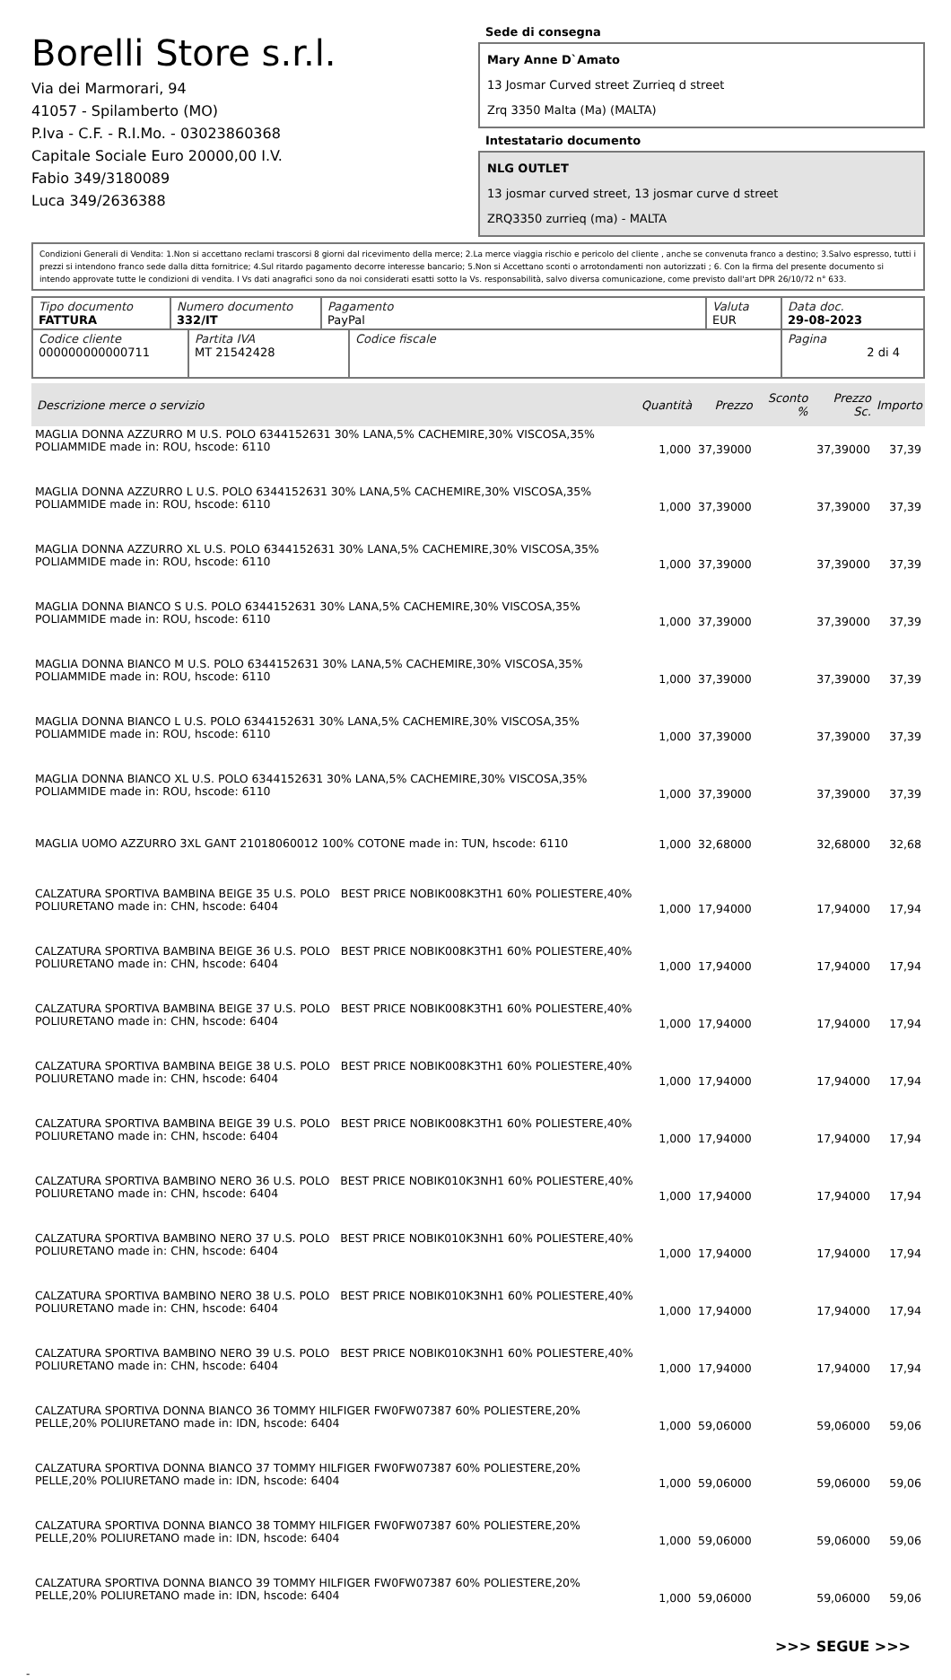Borelli Store s.r.l.
Via dei Marmorari, 94
41057 - Spilamberto (MO)
P.Iva - C.F. - R.I.Mo. - 03023860368
Capitale Sociale Euro 20000,00 I.V.
Fabio 349/3180089
Luca 349/2636388
Sede di consegna
Mary Anne D`Amato
13 Josmar Curved street Zurrieq d street
Zrq 3350 Malta (Ma) (MALTA)
Intestatario documento
NLG OUTLET
13 josmar curved street, 13 josmar curve d street
ZRQ3350 zurrieq (ma) - MALTA
Condizioni Generali di Vendita: 1.Non si accettano reclami trascorsi 8 giorni dal ricevimento della merce; 2.La merce viaggia rischio e pericolo del cliente , anche se convenuta franco a destino; 3.Salvo espresso, tutti i prezzi si intendono franco sede dalla ditta fornitrice; 4.Sul ritardo pagamento decorre interesse bancario; 5.Non si Accettano sconti o arrotondamenti non autorizzati ; 6. Con la firma del presente documento si intendo approvate tutte le condizioni di vendita. I Vs dati anagrafici sono da noi considerati esatti sotto la Vs. responsabilità, salvo diversa comunicazione, come previsto dall'art DPR 26/10/72 n° 633.
| Tipo documento FATTURA | Numero documento 332/IT | Pagamento PayPal | Valuta EUR | Data doc. 29-08-2023 |
| Codice cliente 000000000000711 | Partita IVA MT 21542428 | Codice fiscale | Pagina 2 di 4 |
| Descrizione merce o servizio | Quantità | Prezzo | Sconto % | Prezzo Sc. | Importo |
| --- | --- | --- | --- | --- | --- |
| MAGLIA DONNA AZZURRO M U.S. POLO 6344152631 30% LANA,5% CACHEMIRE,30% VISCOSA,35% POLIAMMIDE made in: ROU, hscode: 6110 | 1,000 | 37,39000 | | 37,39000 | 37,39 |
| MAGLIA DONNA AZZURRO L U.S. POLO 6344152631 30% LANA,5% CACHEMIRE,30% VISCOSA,35% POLIAMMIDE made in: ROU, hscode: 6110 | 1,000 | 37,39000 | | 37,39000 | 37,39 |
| MAGLIA DONNA AZZURRO XL U.S. POLO 6344152631 30% LANA,5% CACHEMIRE,30% VISCOSA,35% POLIAMMIDE made in: ROU, hscode: 6110 | 1,000 | 37,39000 | | 37,39000 | 37,39 |
| MAGLIA DONNA BIANCO S U.S. POLO 6344152631 30% LANA,5% CACHEMIRE,30% VISCOSA,35% POLIAMMIDE made in: ROU, hscode: 6110 | 1,000 | 37,39000 | | 37,39000 | 37,39 |
| MAGLIA DONNA BIANCO M U.S. POLO 6344152631 30% LANA,5% CACHEMIRE,30% VISCOSA,35% POLIAMMIDE made in: ROU, hscode: 6110 | 1,000 | 37,39000 | | 37,39000 | 37,39 |
| MAGLIA DONNA BIANCO L U.S. POLO 6344152631 30% LANA,5% CACHEMIRE,30% VISCOSA,35% POLIAMMIDE made in: ROU, hscode: 6110 | 1,000 | 37,39000 | | 37,39000 | 37,39 |
| MAGLIA DONNA BIANCO XL U.S. POLO 6344152631 30% LANA,5% CACHEMIRE,30% VISCOSA,35% POLIAMMIDE made in: ROU, hscode: 6110 | 1,000 | 37,39000 | | 37,39000 | 37,39 |
| MAGLIA UOMO AZZURRO 3XL GANT 21018060012 100% COTONE made in: TUN, hscode: 6110 | 1,000 | 32,68000 | | 32,68000 | 32,68 |
| CALZATURA SPORTIVA BAMBINA BEIGE 35 U.S. POLO BEST PRICE NOBIK008K3TH1 60% POLIESTERE,40% POLIURETANO made in: CHN, hscode: 6404 | 1,000 | 17,94000 | | 17,94000 | 17,94 |
| CALZATURA SPORTIVA BAMBINA BEIGE 36 U.S. POLO BEST PRICE NOBIK008K3TH1 60% POLIESTERE,40% POLIURETANO made in: CHN, hscode: 6404 | 1,000 | 17,94000 | | 17,94000 | 17,94 |
| CALZATURA SPORTIVA BAMBINA BEIGE 37 U.S. POLO BEST PRICE NOBIK008K3TH1 60% POLIESTERE,40% POLIURETANO made in: CHN, hscode: 6404 | 1,000 | 17,94000 | | 17,94000 | 17,94 |
| CALZATURA SPORTIVA BAMBINA BEIGE 38 U.S. POLO BEST PRICE NOBIK008K3TH1 60% POLIESTERE,40% POLIURETANO made in: CHN, hscode: 6404 | 1,000 | 17,94000 | | 17,94000 | 17,94 |
| CALZATURA SPORTIVA BAMBINA BEIGE 39 U.S. POLO BEST PRICE NOBIK008K3TH1 60% POLIESTERE,40% POLIURETANO made in: CHN, hscode: 6404 | 1,000 | 17,94000 | | 17,94000 | 17,94 |
| CALZATURA SPORTIVA BAMBINO NERO 36 U.S. POLO BEST PRICE NOBIK010K3NH1 60% POLIESTERE,40% POLIURETANO made in: CHN, hscode: 6404 | 1,000 | 17,94000 | | 17,94000 | 17,94 |
| CALZATURA SPORTIVA BAMBINO NERO 37 U.S. POLO BEST PRICE NOBIK010K3NH1 60% POLIESTERE,40% POLIURETANO made in: CHN, hscode: 6404 | 1,000 | 17,94000 | | 17,94000 | 17,94 |
| CALZATURA SPORTIVA BAMBINO NERO 38 U.S. POLO BEST PRICE NOBIK010K3NH1 60% POLIESTERE,40% POLIURETANO made in: CHN, hscode: 6404 | 1,000 | 17,94000 | | 17,94000 | 17,94 |
| CALZATURA SPORTIVA BAMBINO NERO 39 U.S. POLO BEST PRICE NOBIK010K3NH1 60% POLIESTERE,40% POLIURETANO made in: CHN, hscode: 6404 | 1,000 | 17,94000 | | 17,94000 | 17,94 |
| CALZATURA SPORTIVA DONNA BIANCO 36 TOMMY HILFIGER FW0FW07387 60% POLIESTERE,20% PELLE,20% POLIURETANO made in: IDN, hscode: 6404 | 1,000 | 59,06000 | | 59,06000 | 59,06 |
| CALZATURA SPORTIVA DONNA BIANCO 37 TOMMY HILFIGER FW0FW07387 60% POLIESTERE,20% PELLE,20% POLIURETANO made in: IDN, hscode: 6404 | 1,000 | 59,06000 | | 59,06000 | 59,06 |
| CALZATURA SPORTIVA DONNA BIANCO 38 TOMMY HILFIGER FW0FW07387 60% POLIESTERE,20% PELLE,20% POLIURETANO made in: IDN, hscode: 6404 | 1,000 | 59,06000 | | 59,06000 | 59,06 |
| CALZATURA SPORTIVA DONNA BIANCO 39 TOMMY HILFIGER FW0FW07387 60% POLIESTERE,20% PELLE,20% POLIURETANO made in: IDN, hscode: 6404 | 1,000 | 59,06000 | | 59,06000 | 59,06 |
>>> SEGUE >>>
-